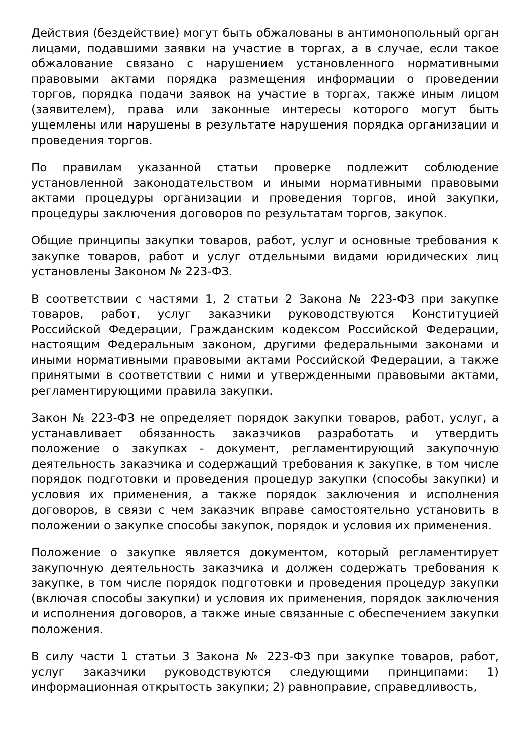Действия (бездействие) могут быть обжалованы в антимонопольный орган лицами, подавшими заявки на участие в торгах, а в случае, если такое обжалование связано с нарушением установленного нормативными правовыми актами порядка размещения информации о проведении торгов, порядка подачи заявок на участие в торгах, также иным лицом (заявителем), права или законные интересы которого могут быть ущемлены или нарушены в результате нарушения порядка организации и проведения торгов.
По правилам указанной статьи проверке подлежит соблюдение установленной законодательством и иными нормативными правовыми актами процедуры организации и проведения торгов, иной закупки, процедуры заключения договоров по результатам торгов, закупок.
Общие принципы закупки товаров, работ, услуг и основные требования к закупке товаров, работ и услуг отдельными видами юридических лиц установлены Законом № 223-ФЗ.
В соответствии с частями 1, 2 статьи 2 Закона № 223-ФЗ при закупке товаров, работ, услуг заказчики руководствуются Конституцией Российской Федерации, Гражданским кодексом Российской Федерации, настоящим Федеральным законом, другими федеральными законами и иными нормативными правовыми актами Российской Федерации, а также принятыми в соответствии с ними и утвержденными правовыми актами, регламентирующими правила закупки.
Закон № 223-ФЗ не определяет порядок закупки товаров, работ, услуг, а устанавливает обязанность заказчиков разработать и утвердить положение о закупках - документ, регламентирующий закупочную деятельность заказчика и содержащий требования к закупке, в том числе порядок подготовки и проведения процедур закупки (способы закупки) и условия их применения, а также порядок заключения и исполнения договоров, в связи с чем заказчик вправе самостоятельно установить в положении о закупке способы закупок, порядок и условия их применения.
Положение о закупке является документом, который регламентирует закупочную деятельность заказчика и должен содержать требования к закупке, в том числе порядок подготовки и проведения процедур закупки (включая способы закупки) и условия их применения, порядок заключения и исполнения договоров, а также иные связанные с обеспечением закупки положения.
В силу части 1 статьи 3 Закона № 223-ФЗ при закупке товаров, работ, услуг заказчики руководствуются следующими принципами: 1) информационная открытость закупки; 2) равноправие, справедливость,